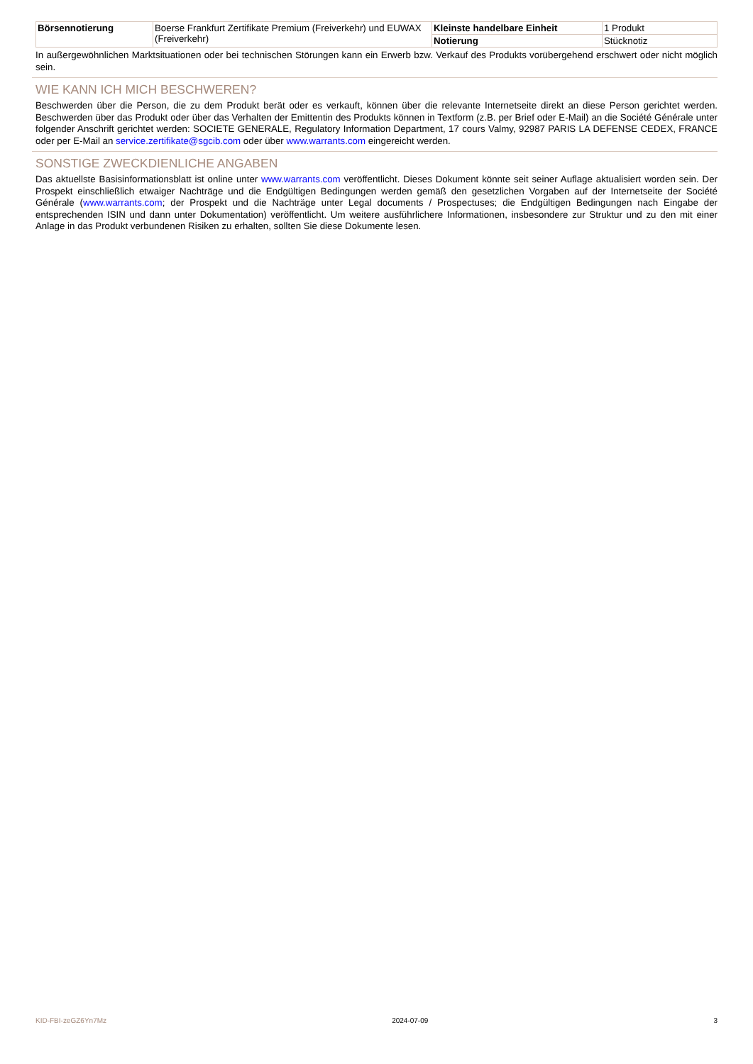| Börsennotierung | Boerse Frankfurt Zertifikate Premium (Freiverkehr) und EUWAX (Freiverkehr) | Kleinste handelbare Einheit | 1 Produkt |
| | | Notierung | Stücknotiz |
In außergewöhnlichen Marktsituationen oder bei technischen Störungen kann ein Erwerb bzw. Verkauf des Produkts vorübergehend erschwert oder nicht möglich sein.
WIE KANN ICH MICH BESCHWEREN?
Beschwerden über die Person, die zu dem Produkt berät oder es verkauft, können über die relevante Internetseite direkt an diese Person gerichtet werden. Beschwerden über das Produkt oder über das Verhalten der Emittentin des Produkts können in Textform (z.B. per Brief oder E-Mail) an die Société Générale unter folgender Anschrift gerichtet werden: SOCIETE GENERALE, Regulatory Information Department, 17 cours Valmy, 92987 PARIS LA DEFENSE CEDEX, FRANCE oder per E-Mail an service.zertifikate@sgcib.com oder über www.warrants.com eingereicht werden.
SONSTIGE ZWECKDIENLICHE ANGABEN
Das aktuellste Basisinformationsblatt ist online unter www.warrants.com veröffentlicht. Dieses Dokument könnte seit seiner Auflage aktualisiert worden sein. Der Prospekt einschließlich etwaiger Nachträge und die Endgültigen Bedingungen werden gemäß den gesetzlichen Vorgaben auf der Internetseite der Société Générale (www.warrants.com; der Prospekt und die Nachträge unter Legal documents / Prospectuses; die Endgültigen Bedingungen nach Eingabe der entsprechenden ISIN und dann unter Dokumentation) veröffentlicht. Um weitere ausführlichere Informationen, insbesondere zur Struktur und zu den mit einer Anlage in das Produkt verbundenen Risiken zu erhalten, sollten Sie diese Dokumente lesen.
KID-FBI-zeGZ6Yn7Mz 2024-07-09 3